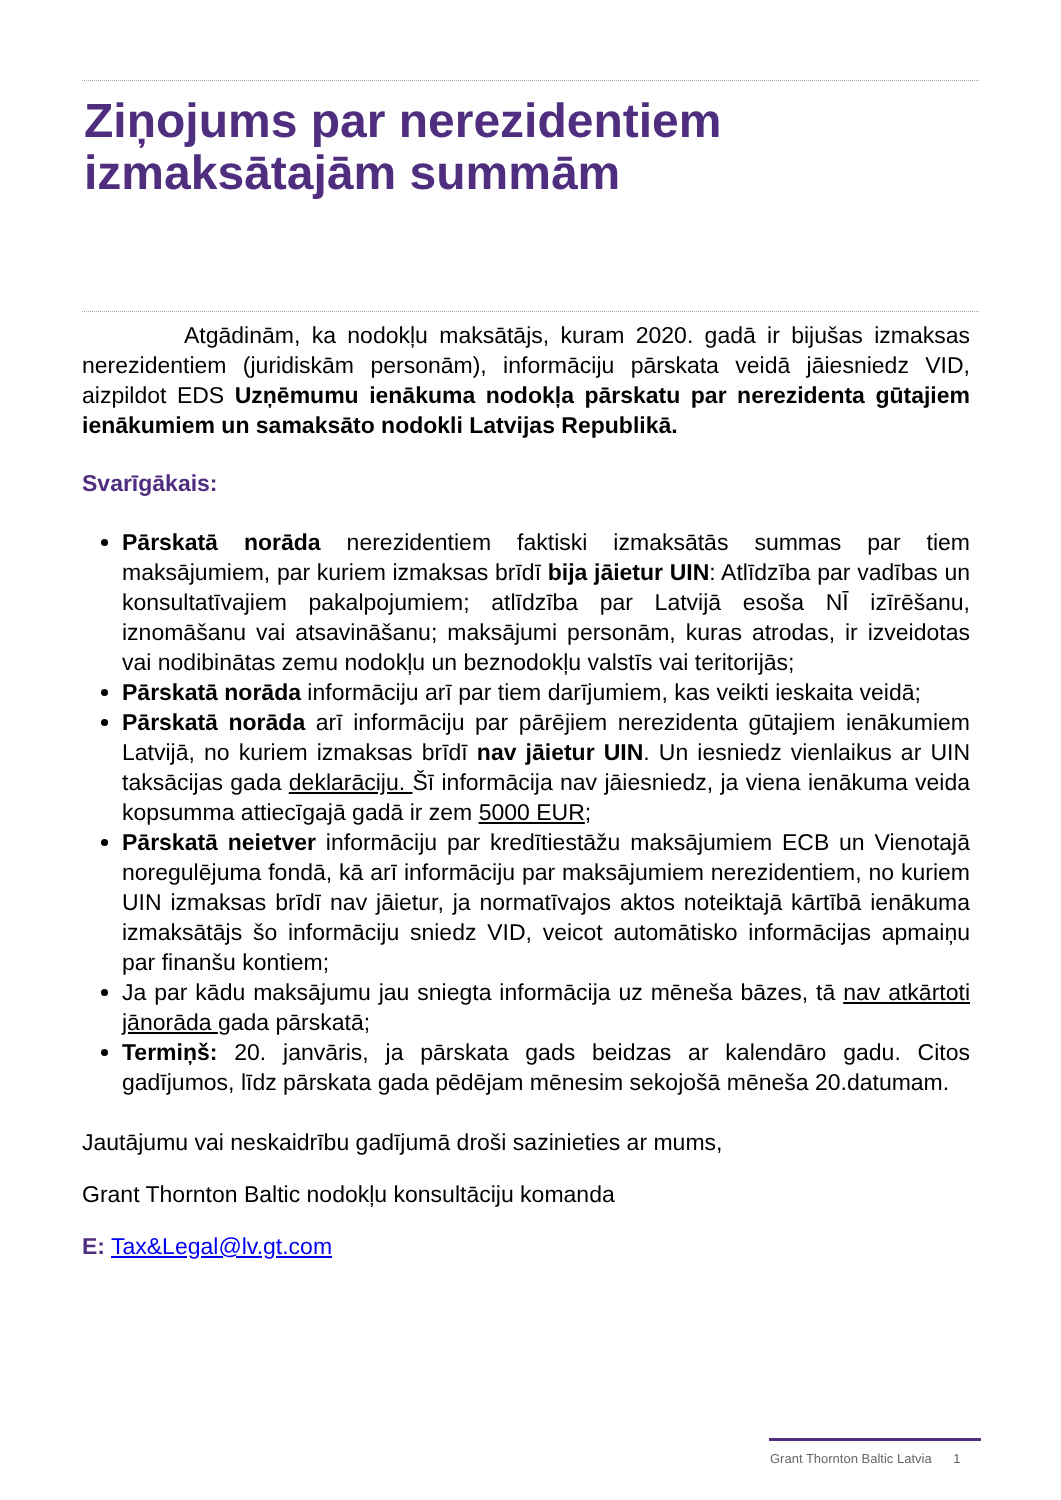Ziņojums par nerezidentiem izmaksātajām summām
Atgādinām, ka nodokļu maksātājs, kuram 2020. gadā ir bijušas izmaksas nerezidentiem (juridiskām personām), informāciju pārskata veidā jāiesniedz VID, aizpildot EDS Uzņēmumu ienākuma nodokļa pārskatu par nerezidenta gūtajiem ienākumiem un samaksāto nodokli Latvijas Republikā.
Svarīgākais:
Pārskatā norāda nerezidentiem faktiski izmaksātās summas par tiem maksājumiem, par kuriem izmaksas brīdī bija jāietur UIN: Atlīdzība par vadības un konsultatīvajiem pakalpojumiem; atlīdzība par Latvijā esoša NĪ izīrēšanu, iznomāšanu vai atsavināšanu; maksājumi personām, kuras atrodas, ir izveidotas vai nodibinātas zemu nodokļu un beznodokļu valstīs vai teritorijās;
Pārskatā norāda informāciju arī par tiem darījumiem, kas veikti ieskaita veidā;
Pārskatā norāda arī informāciju par pārējiem nerezidenta gūtajiem ienākumiem Latvijā, no kuriem izmaksas brīdī nav jāietur UIN. Un iesniedz vienlaikus ar UIN taksācijas gada deklarāciju. Šī informācija nav jāiesniedz, ja viena ienākuma veida kopsumma attiecīgajā gadā ir zem 5000 EUR;
Pārskatā neietver informāciju par kredītiestāžu maksājumiem ECB un Vienotajā noregulējuma fondā, kā arī informāciju par maksājumiem nerezidentiem, no kuriem UIN izmaksas brīdī nav jāietur, ja normatīvajos aktos noteiktajā kārtībā ienākuma izmaksātājs šo informāciju sniedz VID, veicot automātisko informācijas apmaiņu par finanšu kontiem;
Ja par kādu maksājumu jau sniegta informācija uz mēneša bāzes, tā nav atkārtoti jānorāda gada pārskatā;
Termiņš: 20. janvāris, ja pārskata gads beidzas ar kalendāro gadu. Citos gadījumos, līdz pārskata gada pēdējam mēnesim sekojošā mēneša 20.datumam.
Jautājumu vai neskaidrību gadījumā droši sazinieties ar mums,
Grant Thornton Baltic nodokļu konsultāciju komanda
E: Tax&Legal@lv.gt.com
Grant Thornton Baltic Latvia 1